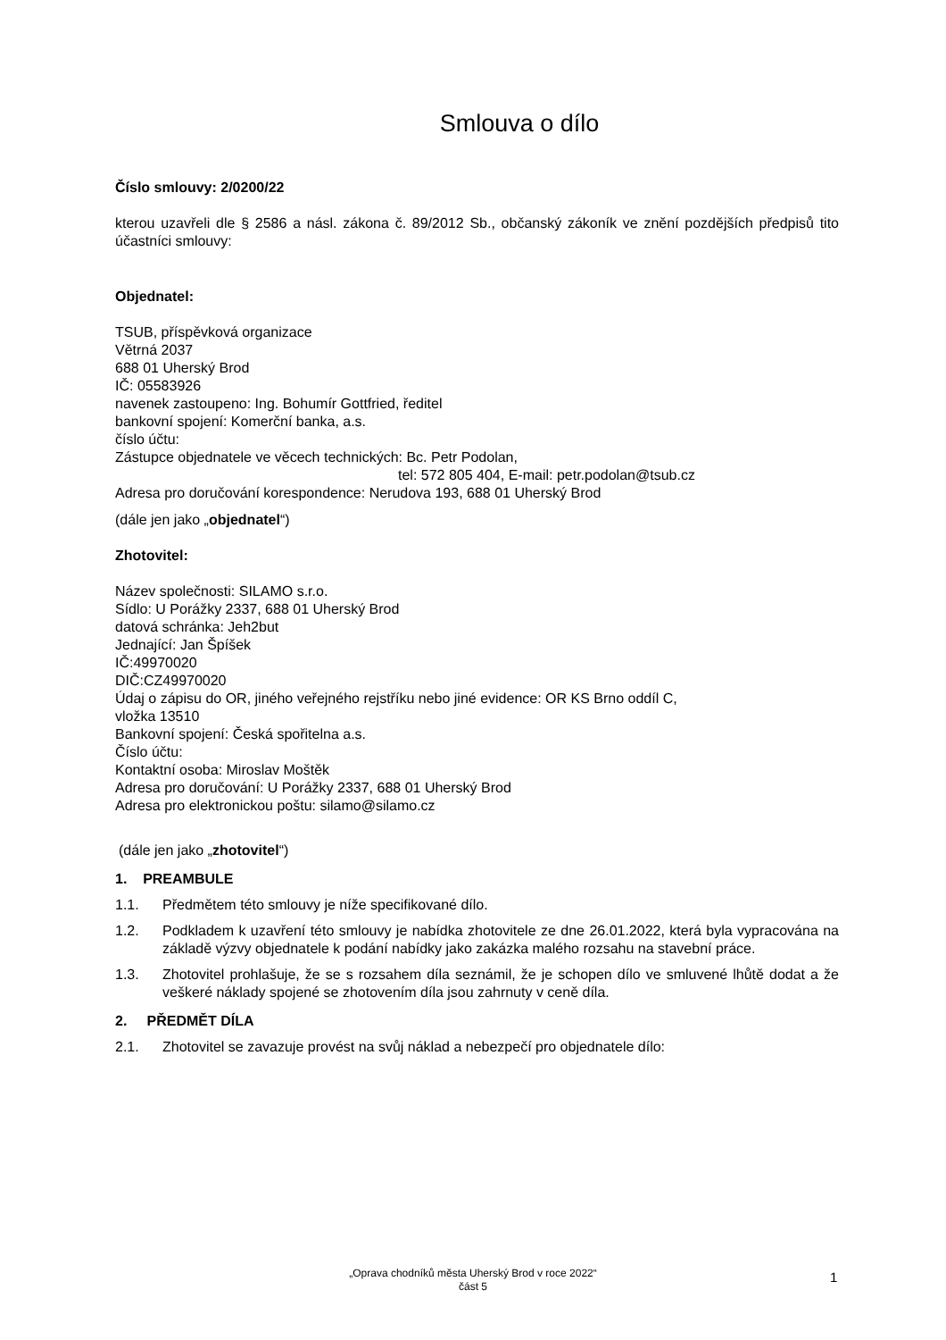Smlouva o dílo
Číslo smlouvy: 2/0200/22
kterou uzavřeli dle § 2586 a násl. zákona č. 89/2012 Sb., občanský zákoník ve znění pozdějších předpisů tito účastníci smlouvy:
Objednatel:
TSUB, příspěvková organizace
Větrná 2037
688 01 Uherský Brod
IČ: 05583926
navenek zastoupeno: Ing. Bohumír Gottfried, ředitel
bankovní spojení: Komerční banka, a.s.
číslo účtu:
Zástupce objednatele ve věcech technických: Bc. Petr Podolan,
tel: 572 805 404, E-mail: petr.podolan@tsub.cz
Adresa pro doručování korespondence: Nerudova 193, 688 01 Uherský Brod
(dále jen jako „objednatel“)
Zhotovitel:
Název společnosti: SILAMO s.r.o.
Sídlo: U Porážky 2337, 688 01 Uherský Brod
datová schránka: Jeh2but
Jednající: Jan Špíšek
IČ:49970020
DIČ:CZ49970020
Údaj o zápisu do OR, jiného veřejného rejstříku nebo jiné evidence: OR KS Brno oddíl C,
vložka 13510
Bankovní spojení: Česká spořitelna a.s.
Číslo účtu:
Kontaktní osoba: Miroslav Moštěk
Adresa pro doručování: U Porážky 2337, 688 01 Uherský Brod
Adresa pro elektronickou poštu: silamo@silamo.cz
(dále jen jako „zhotovitel“)
1. PREAMBULE
1.1. Předmětem této smlouvy je níže specifikované dílo.
1.2. Podkladem k uzavření této smlouvy je nabídka zhotovitele ze dne 26.01.2022, která byla vypracována na základě výzvy objednatele k podání nabídky jako zakázka malého rozsahu na stavební práce.
1.3. Zhotovitel prohlašuje, že se s rozsahem díla seznámil, že je schopen dílo ve smluvené lhůtě dodat a že veškeré náklady spojené se zhotovením díla jsou zahrnuty v ceně díla.
2. PŘEDMĚT DÍLA
2.1. Zhotovitel se zavazuje provést na svůj náklad a nebezpečí pro objednatele dílo:
„Oprava chodníků města Uherský Brod v roce 2022“
část 5
1